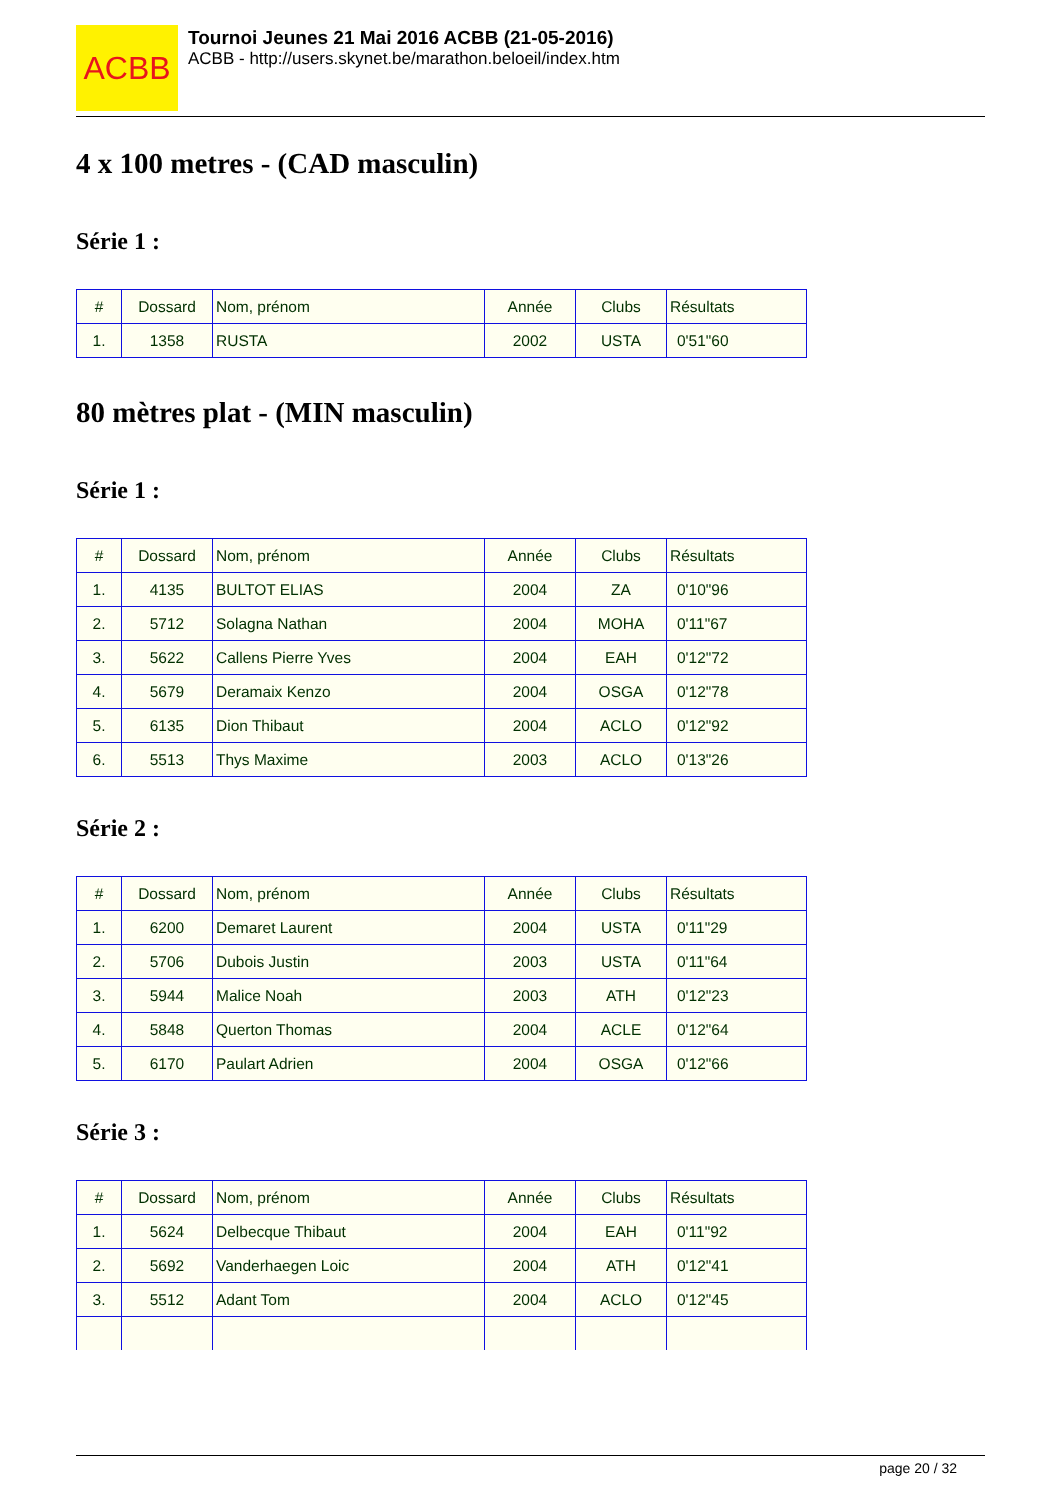ACBB
Tournoi Jeunes 21 Mai 2016 ACBB (21-05-2016)
ACBB - http://users.skynet.be/marathon.beloeil/index.htm
4 x 100 metres - (CAD masculin)
Série 1 :
| # | Dossard | Nom, prénom | Année | Clubs | Résultats |
| 1. | 1358 | RUSTA | 2002 | USTA | 0'51"60 |
80 mètres plat - (MIN masculin)
Série 1 :
| # | Dossard | Nom, prénom | Année | Clubs | Résultats |
| 1. | 4135 | BULTOT ELIAS | 2004 | ZA | 0'10"96 |
| 2. | 5712 | Solagna Nathan | 2004 | MOHA | 0'11"67 |
| 3. | 5622 | Callens Pierre Yves | 2004 | EAH | 0'12"72 |
| 4. | 5679 | Deramaix Kenzo | 2004 | OSGA | 0'12"78 |
| 5. | 6135 | Dion Thibaut | 2004 | ACLO | 0'12"92 |
| 6. | 5513 | Thys Maxime | 2003 | ACLO | 0'13"26 |
Série 2 :
| # | Dossard | Nom, prénom | Année | Clubs | Résultats |
| 1. | 6200 | Demaret Laurent | 2004 | USTA | 0'11"29 |
| 2. | 5706 | Dubois Justin | 2003 | USTA | 0'11"64 |
| 3. | 5944 | Malice Noah | 2003 | ATH | 0'12"23 |
| 4. | 5848 | Querton Thomas | 2004 | ACLE | 0'12"64 |
| 5. | 6170 | Paulart Adrien | 2004 | OSGA | 0'12"66 |
Série 3 :
| # | Dossard | Nom, prénom | Année | Clubs | Résultats |
| 1. | 5624 | Delbecque Thibaut | 2004 | EAH | 0'11"92 |
| 2. | 5692 | Vanderhaegen Loic | 2004 | ATH | 0'12"41 |
| 3. | 5512 | Adant Tom | 2004 | ACLO | 0'12"45 |
page 20 / 32